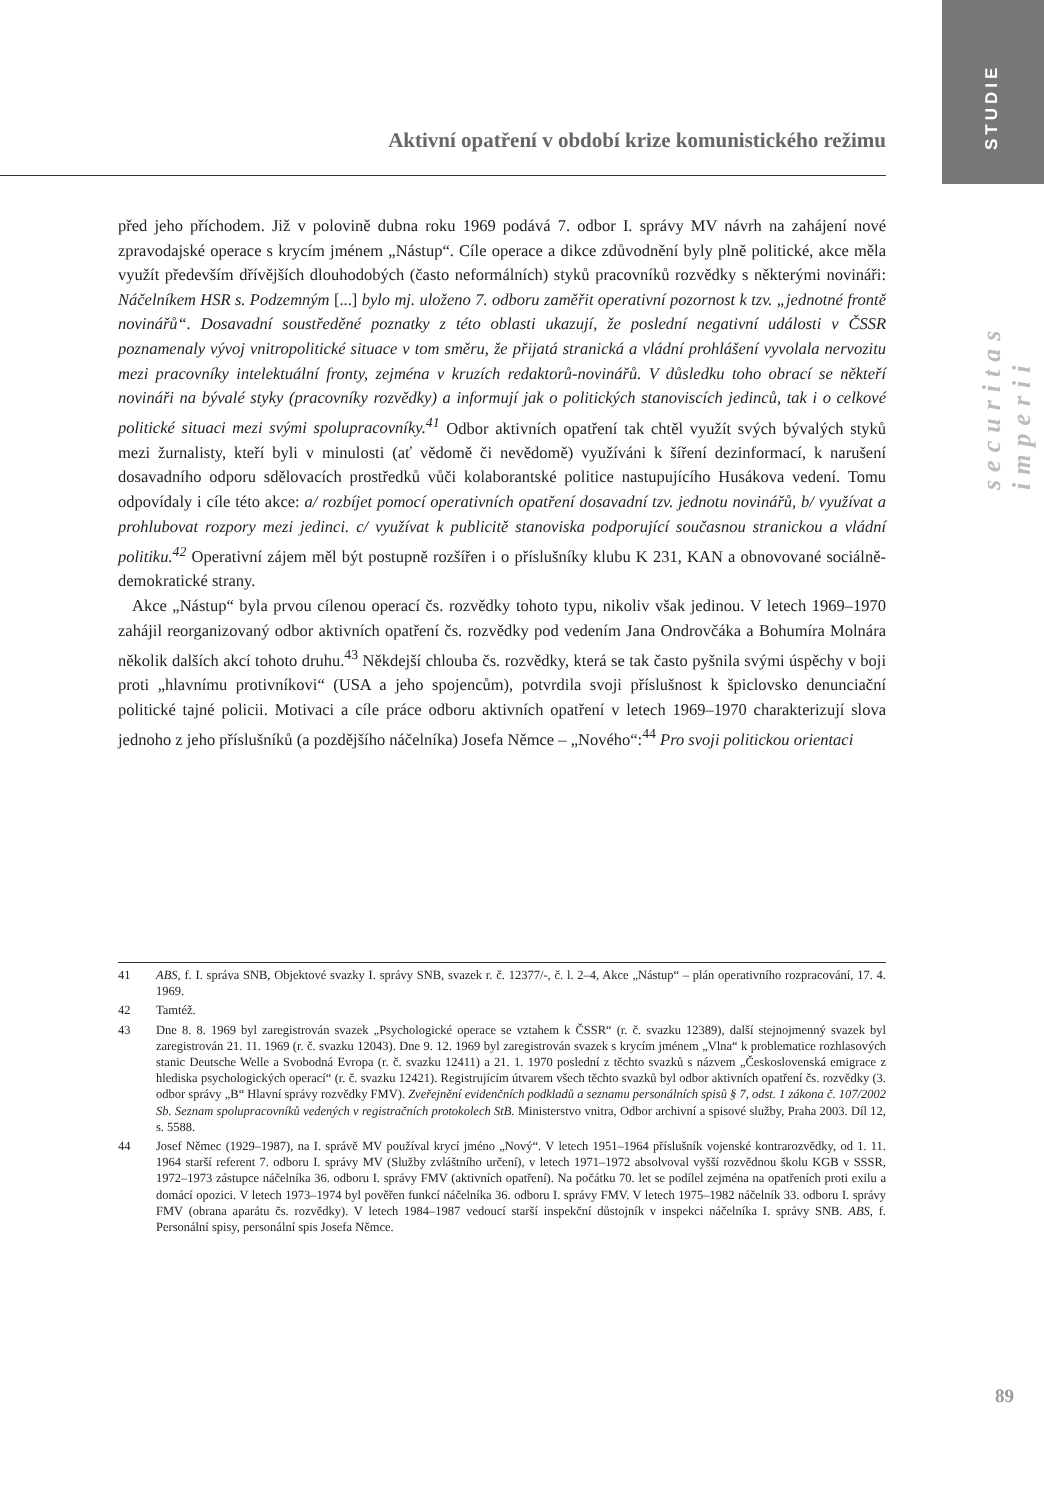STUDIE
securitas imperii
Aktivní opatření v období krize komunistického režimu
před jeho příchodem. Již v polovině dubna roku 1969 podává 7. odbor I. správy MV návrh na zahájení nové zpravodajské operace s krycím jménem „Nástup“. Cíle operace a dikce zdůvodnění byly plně politické, akce měla využít především dřívějších dlouhodobých (často neformálních) styků pracovníků rozvědky s některými novináři: Náčelníkem HSR s. Podzemným [...] bylo mj. uloženo 7. odboru zaměřit operativní pozornost k tzv. „jednotné frontě novinářů“. Dosavadní soustředěné poznatky z této oblasti ukazují, že poslední negativní události v ČSSR poznamenaly vývoj vnitropolitické situace v tom směru, že přijatá stranická a vládní prohlášení vyvolala nervozitu mezi pracovníky intelektuální fronty, zejména v kruzích redaktorů-novinářů. V důsledku toho obrací se někteří novináři na bývalé styky (pracovníky rozvědky) a informují jak o politických stanoviscích jedinců, tak i o celkové politické situaci mezi svými spolupracovníky.<sup>41</sup> Odbor aktivních opatření tak chtěl využít svých bývalých styků mezi žurnalisty, kteří byli v minulosti (ať vědomě či nevědomě) využíváni k šíření dezinformací, k narušení dosavadního odporu sdělovacích prostředků vůči kolaborantské politice nastupujícího Husákova vedení. Tomu odpovídaly i cíle této akce: a/ rozbíjet pomocí operativních opatření dosavadní tzv. jednotu novinářů, b/ využívat a prohlubovat rozpory mezi jedinci. c/ využívat k publicitě stanoviska podporující současnou stranickou a vládní politiku.<sup>42</sup> Operativní zájem měl být postupně rozšířen i o příslušníky klubu K 231, KAN a obnovované sociálně-demokratické strany.
Akce „Nástup“ byla prvou cílenou operací čs. rozvědky tohoto typu, nikoliv však jedinou. V letech 1969–1970 zahájil reorganizovaný odbor aktivních opatření čs. rozvědky pod vedením Jana Ondrovčáka a Bohumíra Molnára několik dalších akcí tohoto druhu.<sup>43</sup> Někdejší chlouba čs. rozvědky, která se tak často pyšnila svými úspěchy v boji proti „hlavnímu protivníkovi“ (USA a jeho spojencům), potvrdila svoji příslušnost k špiclovsko denunciační politické tajné policii. Motivaci a cíle práce odboru aktivních opatření v letech 1969–1970 charakterizují slova jednoho z jeho příslušníků (a pozdějšího náčelníka) Josefa Němce – „Nového“:<sup>44</sup> Pro svoji politickou orientaci
41 ABS, f. I. správa SNB, Objektové svazky I. správy SNB, svazek r. č. 12377/-, č. l. 2–4, Akce „Nástup“ – plán operativního rozpracování, 17. 4. 1969.
42 Tamtéž.
43 Dne 8. 8. 1969 byl zaregistrován svazek „Psychologické operace se vztahem k ČSSR“ (r. č. svazku 12389), další stejnojmenný svazek byl zaregistrován 21. 11. 1969 (r. č. svazku 12043). Dne 9. 12. 1969 byl zaregistrován svazek s krycím jménem „Vlna“ k problematice rozhlasových stanic Deutsche Welle a Svobodná Evropa (r. č. svazku 12411) a 21. 1. 1970 poslední z těchto svazků s názvem „Československá emigrace z hlediska psychologických operací“ (r. č. svazku 12421). Registrujícím útvarem všech těchto svazků byl odbor aktivních opatření čs. rozvědky (3. odbor správy „B“ Hlavní správy rozvědky FMV). Zveřejnění evidenčních podkladů a seznamu personálních spisů § 7, odst. 1 zákona č. 107/2002 Sb. Seznam spolupracovníků vedených v registračních protokolech StB. Ministerstvo vnitra, Odbor archivní a spisové služby, Praha 2003. Díl 12, s. 5588.
44 Josef Němec (1929–1987), na I. správě MV používal krycí jméno „Nový“. V letech 1951–1964 příslušník vojenské kontrarozvědky, od 1. 11. 1964 starší referent 7. odboru I. správy MV (Služby zvláštního určení), v letech 1971–1972 absolvoval vyšší rozvědnou školu KGB v SSSR, 1972–1973 zástupce náčelníka 36. odboru I. správy FMV (aktivních opatření). Na počátku 70. let se podílel zejména na opatřeních proti exilu a domácí opozici. V letech 1973–1974 byl pověřen funkcí náčelníka 36. odboru I. správy FMV. V letech 1975–1982 náčelník 33. odboru I. správy FMV (obrana aparátu čs. rozvědky). V letech 1984–1987 vedoucí starší inspekční důstojník v inspekci náčelníka I. správy SNB. ABS, f. Personální spisy, personální spis Josefa Němce.
89